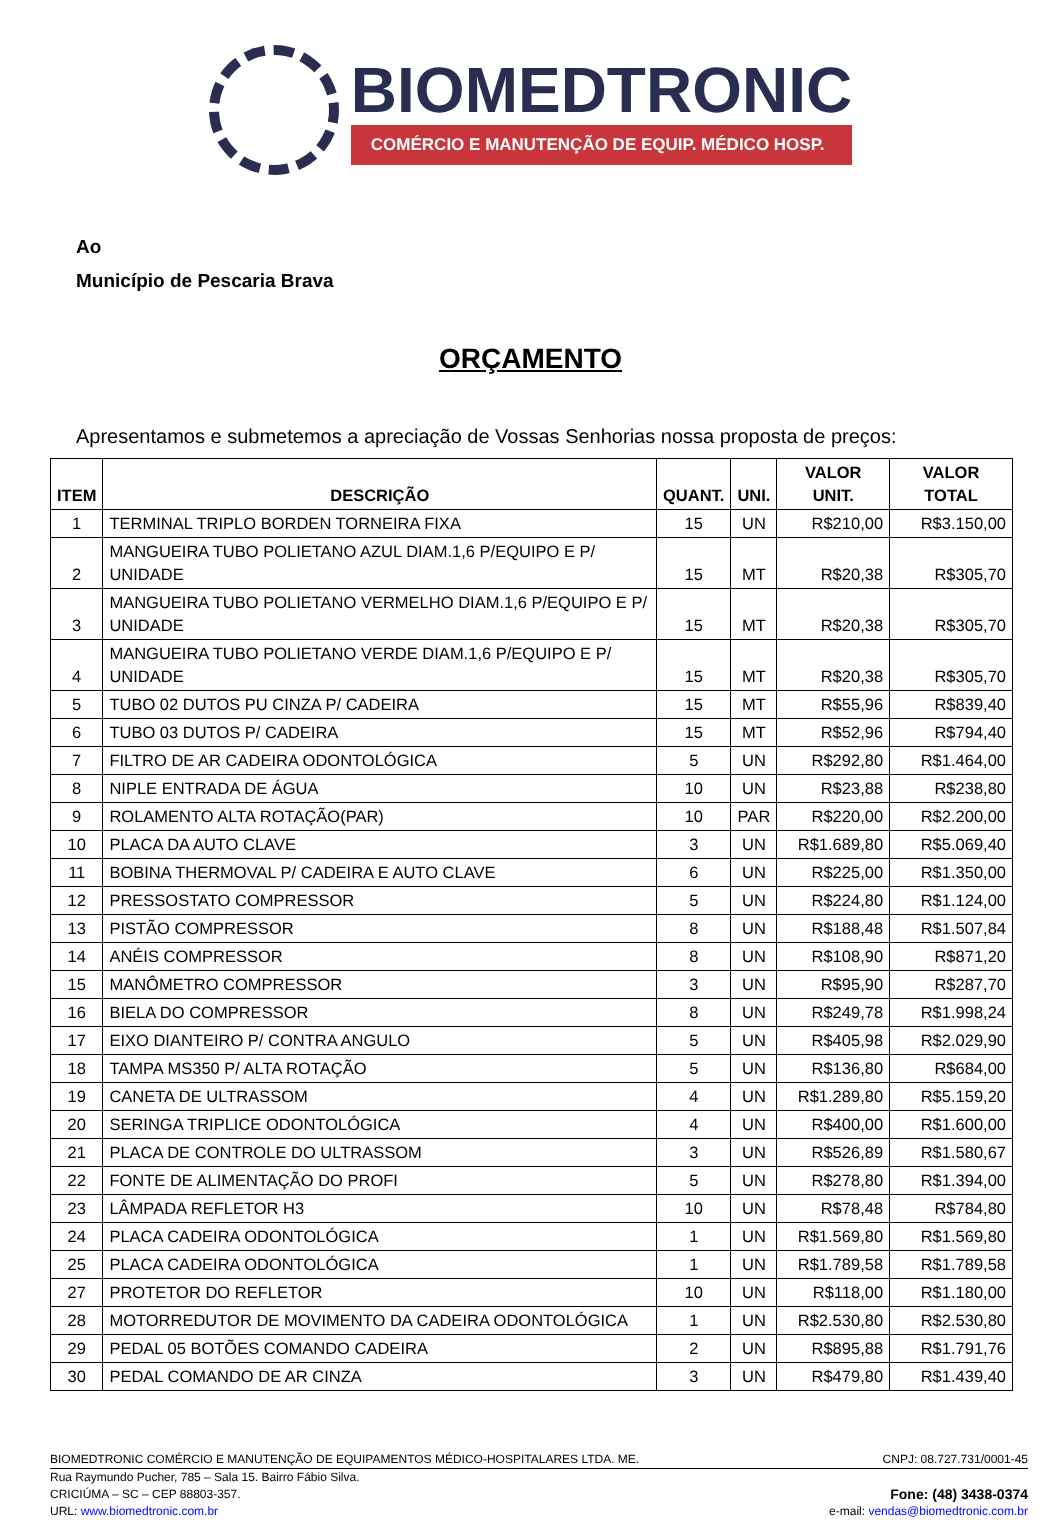BIOMEDTRONIC
COMÉRCIO E MANUTENÇÃO DE EQUIP. MÉDICO HOSP.
Ao
Município de Pescaria Brava
ORÇAMENTO
Apresentamos e submetemos a apreciação de Vossas Senhorias nossa proposta de preços:
| ITEM | DESCRIÇÃO | QUANT. | UNI. | VALOR UNIT. | VALOR TOTAL |
| --- | --- | --- | --- | --- | --- |
| 1 | TERMINAL TRIPLO BORDEN TORNEIRA FIXA | 15 | UN | R$210,00 | R$3.150,00 |
| 2 | MANGUEIRA TUBO POLIETANO AZUL DIAM.1,6 P/EQUIPO E P/ UNIDADE | 15 | MT | R$20,38 | R$305,70 |
| 3 | MANGUEIRA TUBO POLIETANO VERMELHO DIAM.1,6 P/EQUIPO E P/ UNIDADE | 15 | MT | R$20,38 | R$305,70 |
| 4 | MANGUEIRA TUBO POLIETANO VERDE DIAM.1,6 P/EQUIPO E P/ UNIDADE | 15 | MT | R$20,38 | R$305,70 |
| 5 | TUBO 02 DUTOS PU CINZA P/ CADEIRA | 15 | MT | R$55,96 | R$839,40 |
| 6 | TUBO 03 DUTOS P/ CADEIRA | 15 | MT | R$52,96 | R$794,40 |
| 7 | FILTRO DE AR CADEIRA ODONTOLÓGICA | 5 | UN | R$292,80 | R$1.464,00 |
| 8 | NIPLE ENTRADA DE ÁGUA | 10 | UN | R$23,88 | R$238,80 |
| 9 | ROLAMENTO ALTA ROTAÇÃO(PAR) | 10 | PAR | R$220,00 | R$2.200,00 |
| 10 | PLACA DA AUTO CLAVE | 3 | UN | R$1.689,80 | R$5.069,40 |
| 11 | BOBINA THERMOVAL P/ CADEIRA E AUTO CLAVE | 6 | UN | R$225,00 | R$1.350,00 |
| 12 | PRESSOSTATO COMPRESSOR | 5 | UN | R$224,80 | R$1.124,00 |
| 13 | PISTÃO COMPRESSOR | 8 | UN | R$188,48 | R$1.507,84 |
| 14 | ANÉIS COMPRESSOR | 8 | UN | R$108,90 | R$871,20 |
| 15 | MANÔMETRO COMPRESSOR | 3 | UN | R$95,90 | R$287,70 |
| 16 | BIELA DO COMPRESSOR | 8 | UN | R$249,78 | R$1.998,24 |
| 17 | EIXO DIANTEIRO P/ CONTRA ANGULO | 5 | UN | R$405,98 | R$2.029,90 |
| 18 | TAMPA MS350 P/ ALTA ROTAÇÃO | 5 | UN | R$136,80 | R$684,00 |
| 19 | CANETA DE ULTRASSOM | 4 | UN | R$1.289,80 | R$5.159,20 |
| 20 | SERINGA TRIPLICE ODONTOLÓGICA | 4 | UN | R$400,00 | R$1.600,00 |
| 21 | PLACA DE CONTROLE DO ULTRASSOM | 3 | UN | R$526,89 | R$1.580,67 |
| 22 | FONTE DE ALIMENTAÇÃO DO PROFI | 5 | UN | R$278,80 | R$1.394,00 |
| 23 | LÂMPADA REFLETOR H3 | 10 | UN | R$78,48 | R$784,80 |
| 24 | PLACA CADEIRA ODONTOLÓGICA | 1 | UN | R$1.569,80 | R$1.569,80 |
| 25 | PLACA CADEIRA ODONTOLÓGICA | 1 | UN | R$1.789,58 | R$1.789,58 |
| 27 | PROTETOR DO REFLETOR | 10 | UN | R$118,00 | R$1.180,00 |
| 28 | MOTORREDUTOR DE MOVIMENTO DA CADEIRA ODONTOLÓGICA | 1 | UN | R$2.530,80 | R$2.530,80 |
| 29 | PEDAL 05 BOTÕES COMANDO CADEIRA | 2 | UN | R$895,88 | R$1.791,76 |
| 30 | PEDAL COMANDO DE AR CINZA | 3 | UN | R$479,80 | R$1.439,40 |
BIOMEDTRONIC COMÉRCIO E MANUTENÇÃO DE EQUIPAMENTOS MÉDICO-HOSPITALARES LTDA. ME. CNPJ: 08.727.731/0001-45
Rua Raymundo Pucher, 785 – Sala 15. Bairro Fábio Silva.
CRICIÚMA – SC – CEP 88803-357. Fone: (48) 3438-0374
URL: www.biomedtronic.com.br e-mail: vendas@biomedtronic.com.br